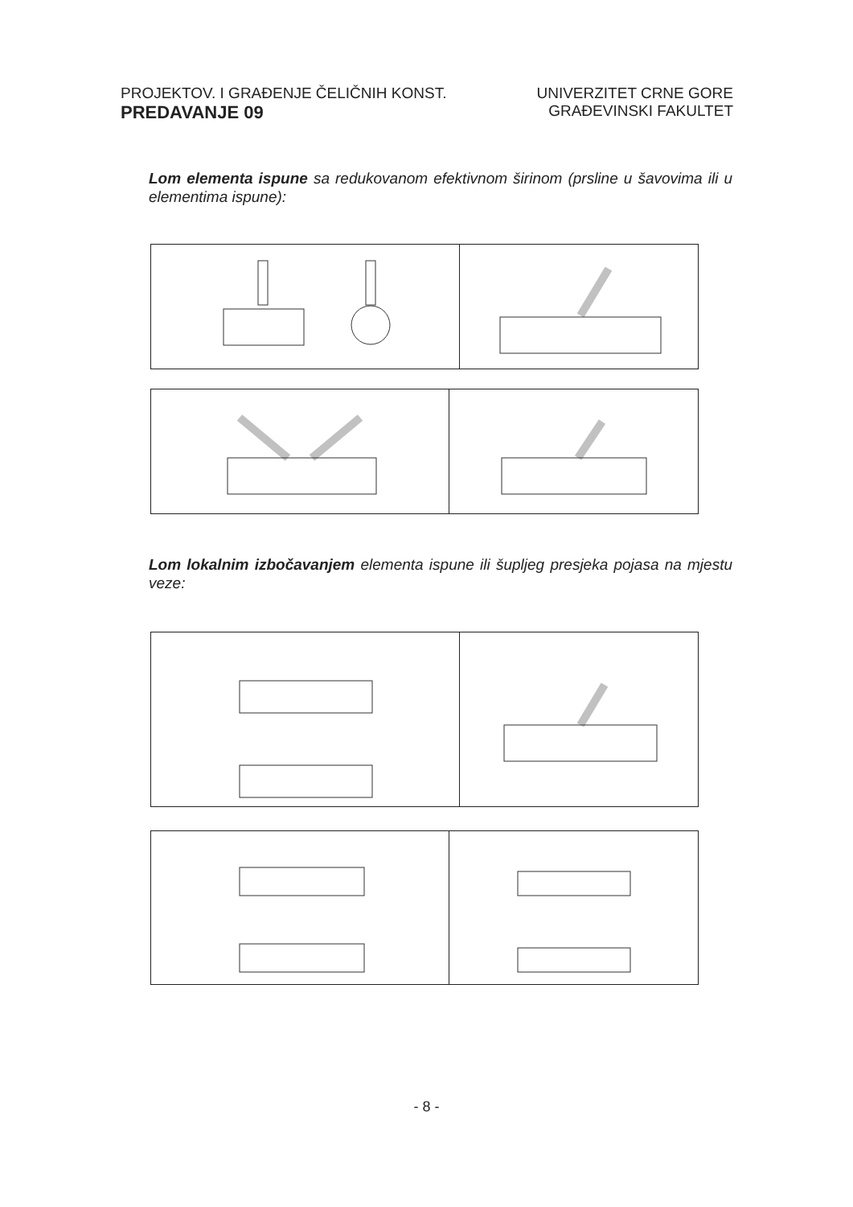PROJEKTOV. I GRAĐENJE ČELIČNIH KONST.
PREDAVANJE 09
UNIVERZITET CRNE GORE
GRAĐEVINSKI FAKULTET
Lom elementa ispune sa redukovanom efektivnom širinom (prsline u šavovima ili u elementima ispune):
Lom lokalnim izbočavanjem elementa ispune ili šupljeg presjeka pojasa na mjestu veze:
- 8 -